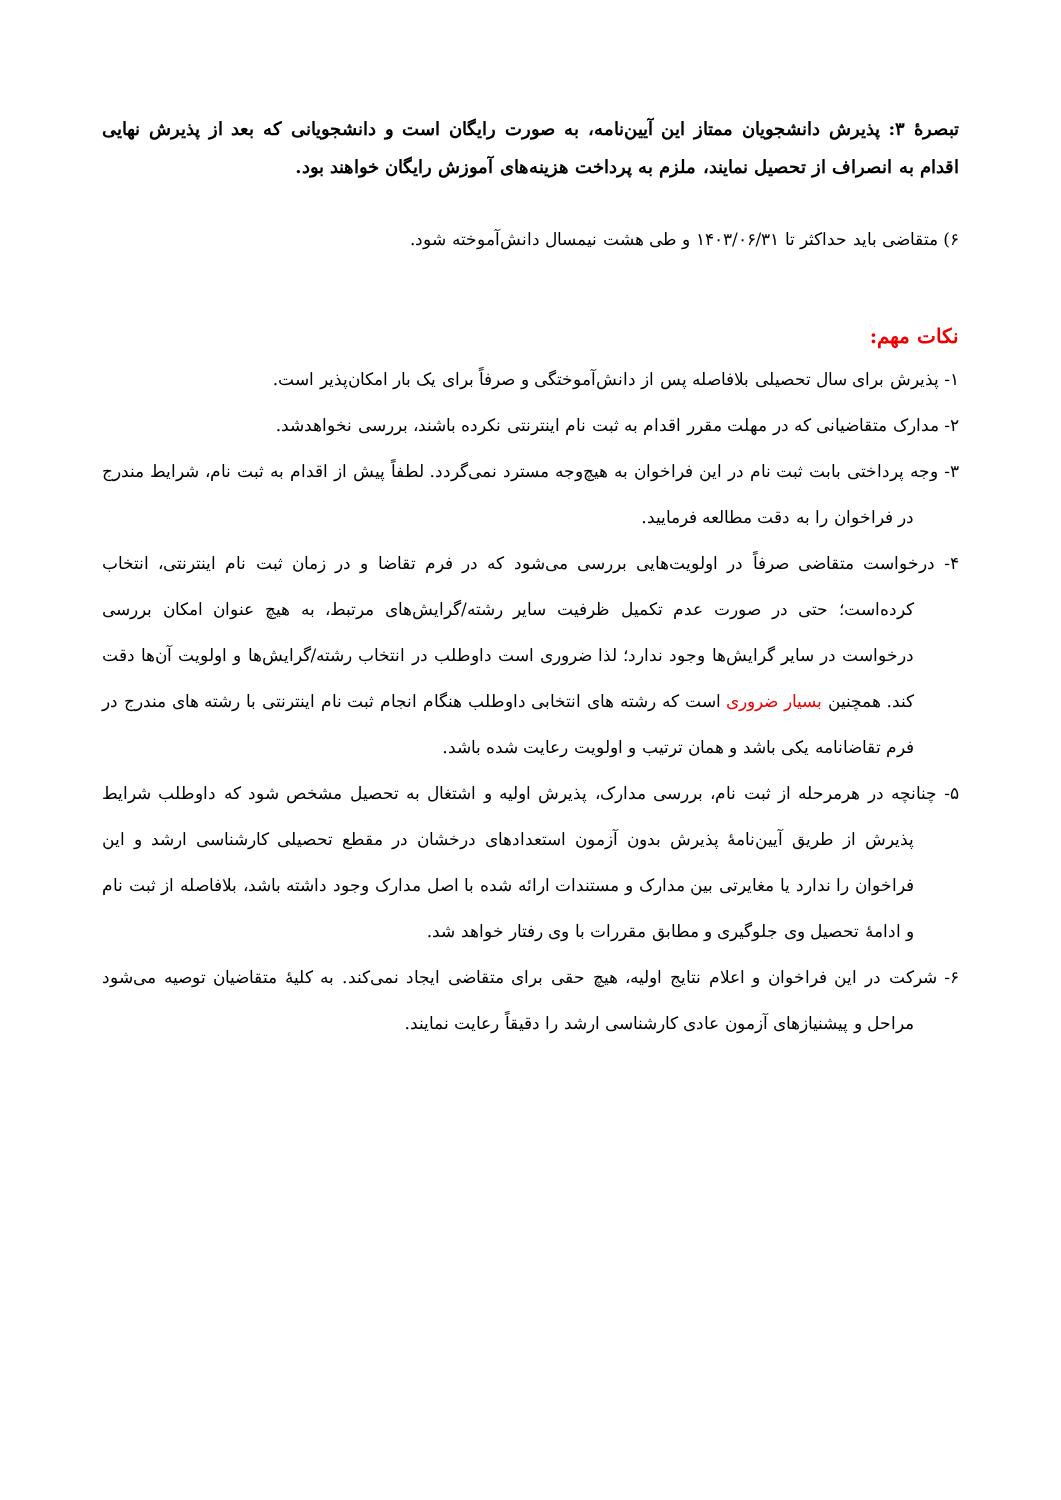تبصرهٔ ۳: پذیرش دانشجویان ممتاز این آیین‌نامه، به صورت رایگان است و دانشجویانی که بعد از پذیرش نهایی اقدام به انصراف از تحصیل نمایند، ملزم به پرداخت هزینه‌های آموزش رایگان خواهند بود.
۶) متقاضی باید حداکثر تا ۱۴۰۳/۰۶/۳۱ و طی هشت نیمسال دانش‌آموخته شود.
نکات مهم:
۱- پذیرش برای سال تحصیلی بلافاصله پس از دانش‌آموختگی و صرفاً برای یک بار امکان‌پذیر است.
۲- مدارک متقاضیانی که در مهلت مقرر اقدام به ثبت نام اینترنتی نکرده باشند، بررسی نخواهدشد.
۳- وجه پرداختی بابت ثبت نام در این فراخوان به هیچ‌وجه مسترد نمی‌گردد. لطفاً پیش از اقدام به ثبت نام، شرایط مندرج در فراخوان را به دقت مطالعه فرمایید.
۴- درخواست متقاضی صرفاً در اولویت‌هایی بررسی می‌شود که در فرم تقاضا و در زمان ثبت نام اینترنتی، انتخاب کرده‌است؛ حتی در صورت عدم تکمیل ظرفیت سایر رشته/گرایش‌های مرتبط، به هیچ عنوان امکان بررسی درخواست در سایر گرایش‌ها وجود ندارد؛ لذا ضروری است داوطلب در انتخاب رشته/گرایش‌ها و اولویت آن‌ها دقت کند. همچنین بسیار ضروری است که رشته های انتخابی داوطلب هنگام انجام ثبت نام اینترنتی با رشته های مندرج در فرم تقاضانامه یکی باشد و همان ترتیب و اولویت رعایت شده باشد.
۵- چنانچه در هرمرحله از ثبت نام، بررسی مدارک، پذیرش اولیه و اشتغال به تحصیل مشخص شود که داوطلب شرایط پذیرش از طریق آیین‌نامهٔ پذیرش بدون آزمون استعدادهای درخشان در مقطع تحصیلی کارشناسی ارشد و این فراخوان را ندارد یا مغایرتی بین مدارک و مستندات ارائه شده با اصل مدارک وجود داشته باشد، بلافاصله از ثبت نام و ادامهٔ تحصیل وی جلوگیری و مطابق مقررات با وی رفتار خواهد شد.
۶- شرکت در این فراخوان و اعلام نتایج اولیه، هیچ حقی برای متقاضی ایجاد نمی‌کند. به کلیهٔ متقاضیان توصیه می‌شود مراحل و پیشنیازهای آزمون عادی کارشناسی ارشد را دقیقاً رعایت نمایند.